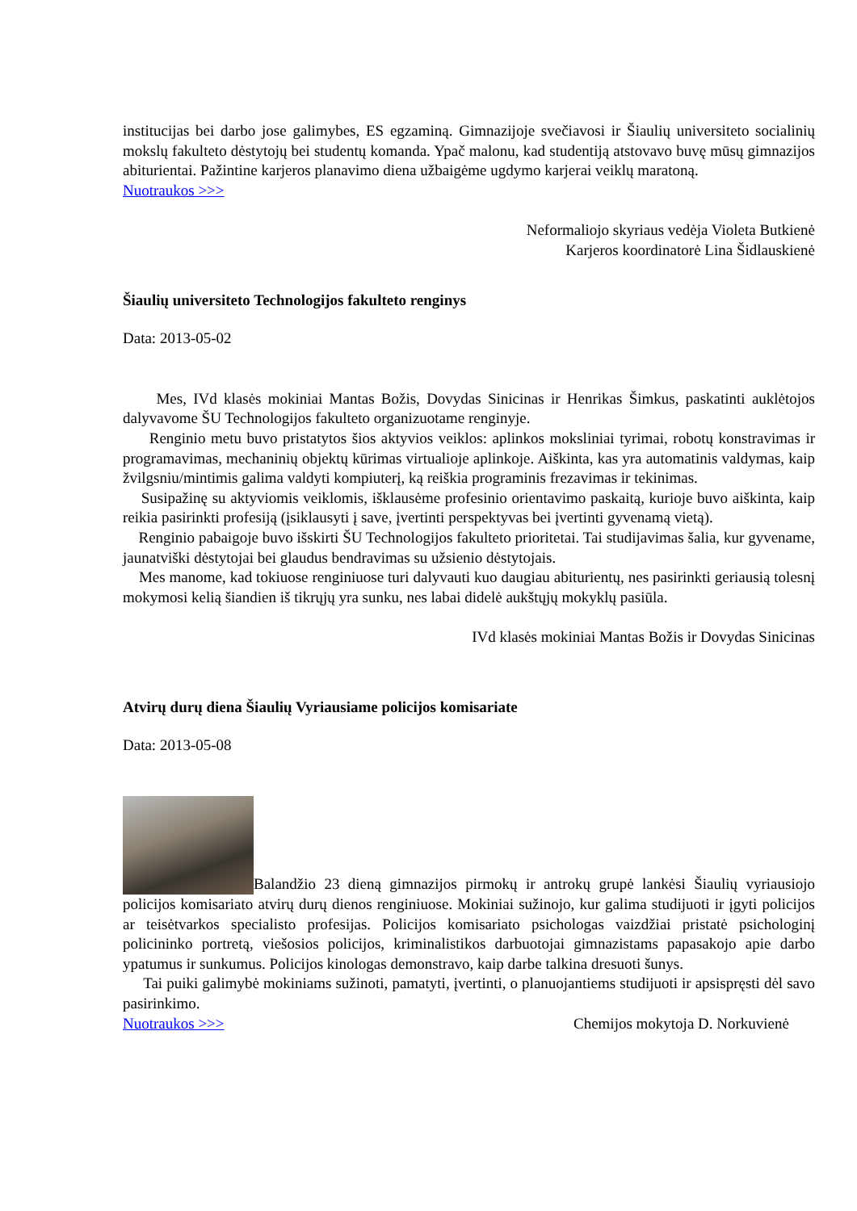institucijas bei darbo jose galimybes, ES egzaminą. Gimnazijoje svečiavosi ir Šiaulių universiteto socialinių mokslų fakulteto dėstytojų bei studentų komanda. Ypač malonu, kad studentiją atstovavo buvę mūsų gimnazijos abiturientai. Pažintine karjeros planavimo diena užbaigėme ugdymo karjerai veiklų maratoną.
Nuotraukos >>>
Neformaliojo skyriaus vedėja Violeta Butkienė
Karjeros koordinatorė Lina Šidlauskienė
Šiaulių universiteto Technologijos fakulteto renginys
Data: 2013-05-02
Mes, IVd klasės mokiniai Mantas Božis, Dovydas Sinicinas ir Henrikas Šimkus, paskatinti auklėtojos dalyvavome ŠU Technologijos fakulteto organizuotame renginyje.
Renginio metu buvo pristatytos šios aktyvios veiklos: aplinkos moksliniai tyrimai, robotų konstravimas ir programavimas, mechaninių objektų kūrimas virtualioje aplinkoje. Aiškinta, kas yra automatinis valdymas, kaip žvilgsniu/mintimis galima valdyti kompiuterį, ką reiškia programinis frezavimas ir tekinimas.
Susipažinę su aktyviomis veiklomis, išklausėme profesinio orientavimo paskaitą, kurioje buvo aiškinta, kaip reikia pasirinkti profesiją (įsiklausyti į save, įvertinti perspektyvas bei įvertinti gyvenamą vietą).
Renginio pabaigoje buvo išskirti ŠU Technologijos fakulteto prioritetai. Tai studijavimas šalia, kur gyvename, jaunatviški dėstytojai bei glaudus bendravimas su užsienio dėstytojais.
Mes manome, kad tokiuose renginiuose turi dalyvauti kuo daugiau abiturientų, nes pasirinkti geriausią tolesnį mokymosi kelią šiandien iš tikrųjų yra sunku, nes labai didelė aukštųjų mokyklų pasiūla.
IVd klasės mokiniai Mantas Božis ir Dovydas Sinicinas
Atvirų durų diena Šiaulių Vyriausiame policijos komisariate
Data: 2013-05-08
Balandžio 23 dieną gimnazijos pirmokų ir antrokų grupė lankėsi Šiaulių vyriausiojo policijos komisariato atvirų durų dienos renginiuose. Mokiniai sužinojo, kur galima studijuoti ir įgyti policijos ar teisėtvarkos specialisto profesijas. Policijos komisariato psichologas vaizdžiai pristatė psichologinį policininko portretą, viešosios policijos, kriminalistikos darbuotojai gimnazistams papasakojo apie darbo ypatumus ir sunkumus. Policijos kinologas demonstravo, kaip darbe talkina dresuoti šunys.
Tai puiki galimybė mokiniams sužinoti, pamatyti, įvertinti, o planuojantiems studijuoti ir apsispręsti dėl savo pasirinkimo.
Nuotraukos >>> Chemijos mokytoja D. Norkuvienė